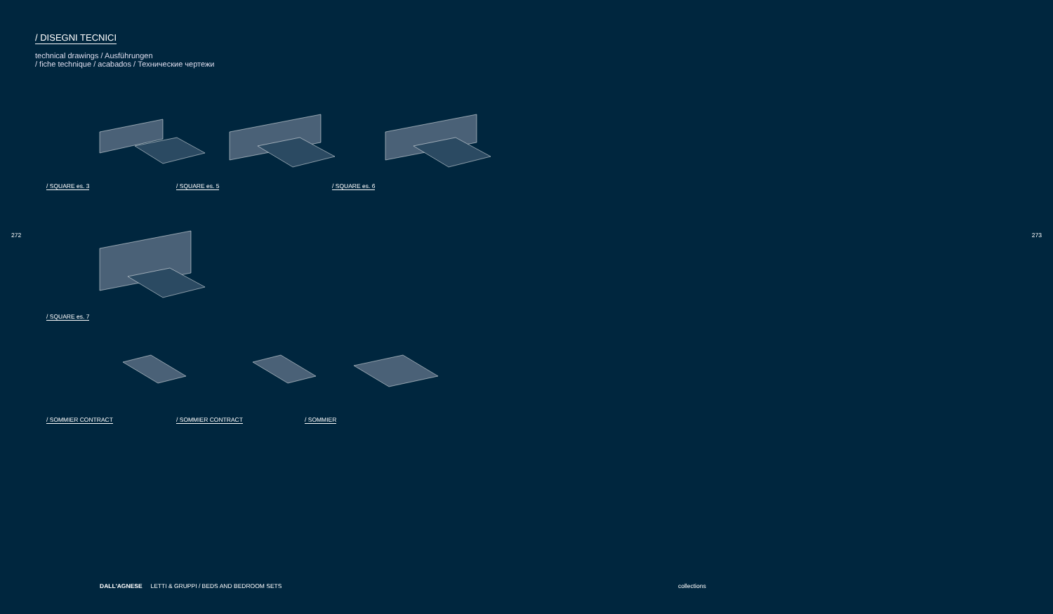/ DISEGNI TECNICI
technical drawings / Ausführungen
/ fiche technique / acabados / Технические чертежи
/ SQUARE es. 3 / SQUARE es. 5 / SQUARE es. 6
/ SQUARE es. 7
/ SOMMIER CONTRACT / SOMMIER CONTRACT / SOMMIER
272 273
DALL'AGNESE LETTI & GRUPPI / BEDS AND BEDROOM SETS
collections